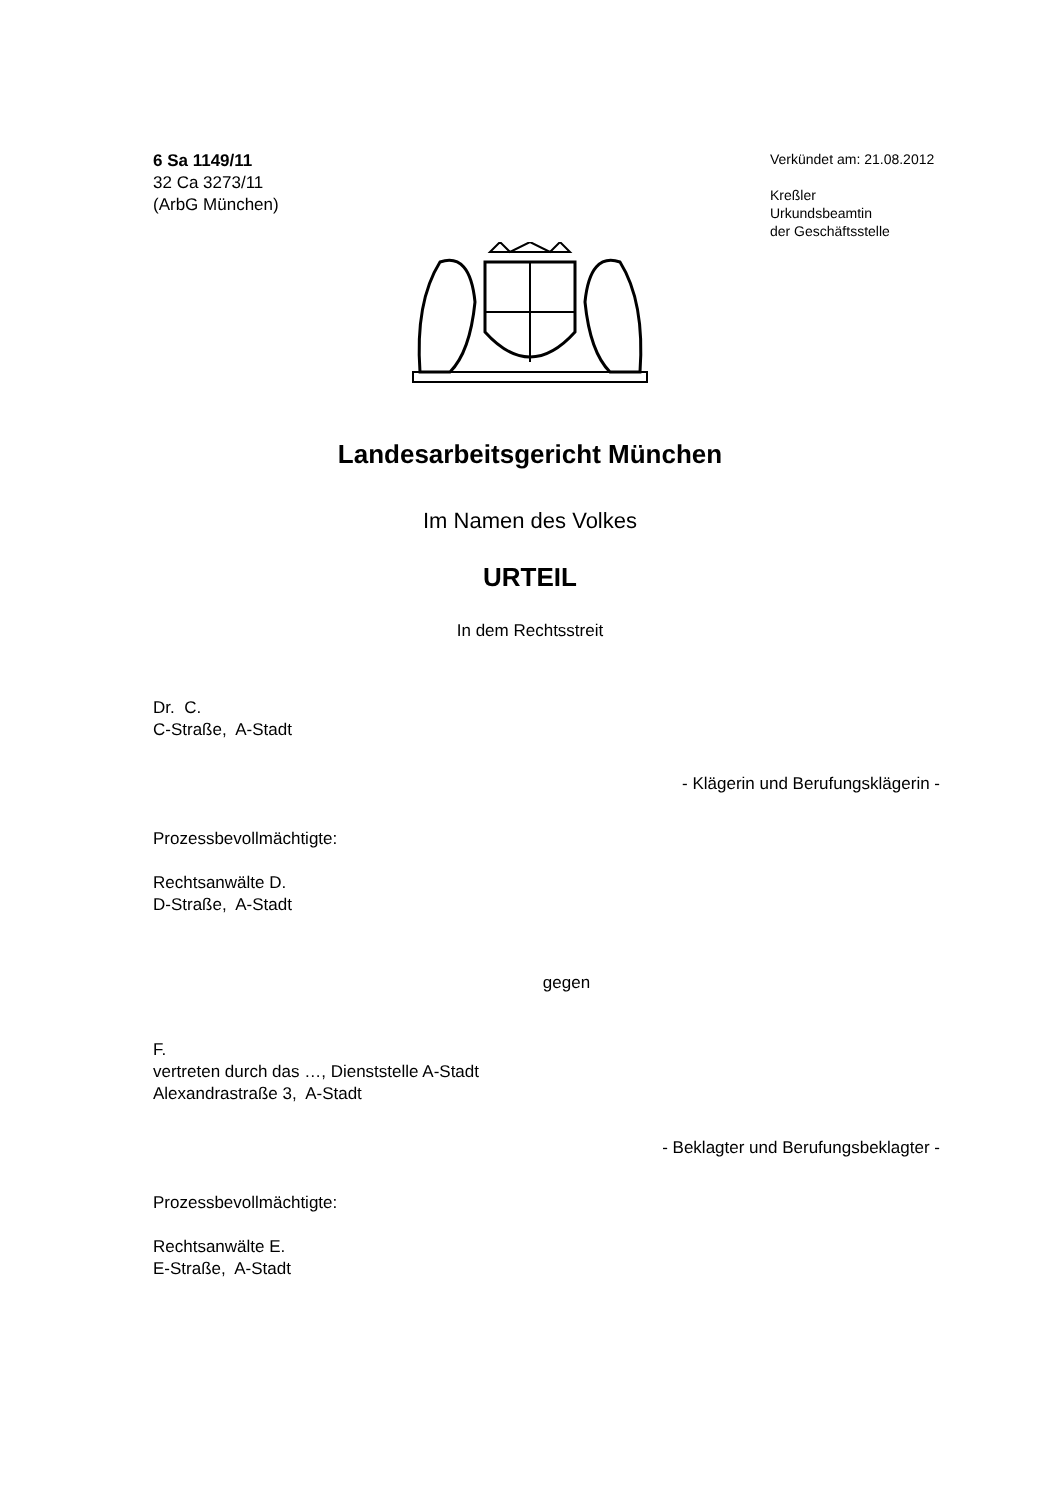6 Sa 1149/11
32 Ca 3273/11
(ArbG München)
Verkündet am: 21.08.2012
Kreßler
Urkundsbeamtin
der Geschäftsstelle
Landesarbeitsgericht München
Im Namen des Volkes
URTEIL
In dem Rechtsstreit
Dr. C.
C-Straße, A-Stadt
- Klägerin und Berufungsklägerin -
Prozessbevollmächtigte:
Rechtsanwälte D.
D-Straße, A-Stadt
gegen
F.
vertreten durch das …, Dienststelle A-Stadt
Alexandrastraße 3, A-Stadt
- Beklagter und Berufungsbeklagter -
Prozessbevollmächtigte:
Rechtsanwälte E.
E-Straße, A-Stadt